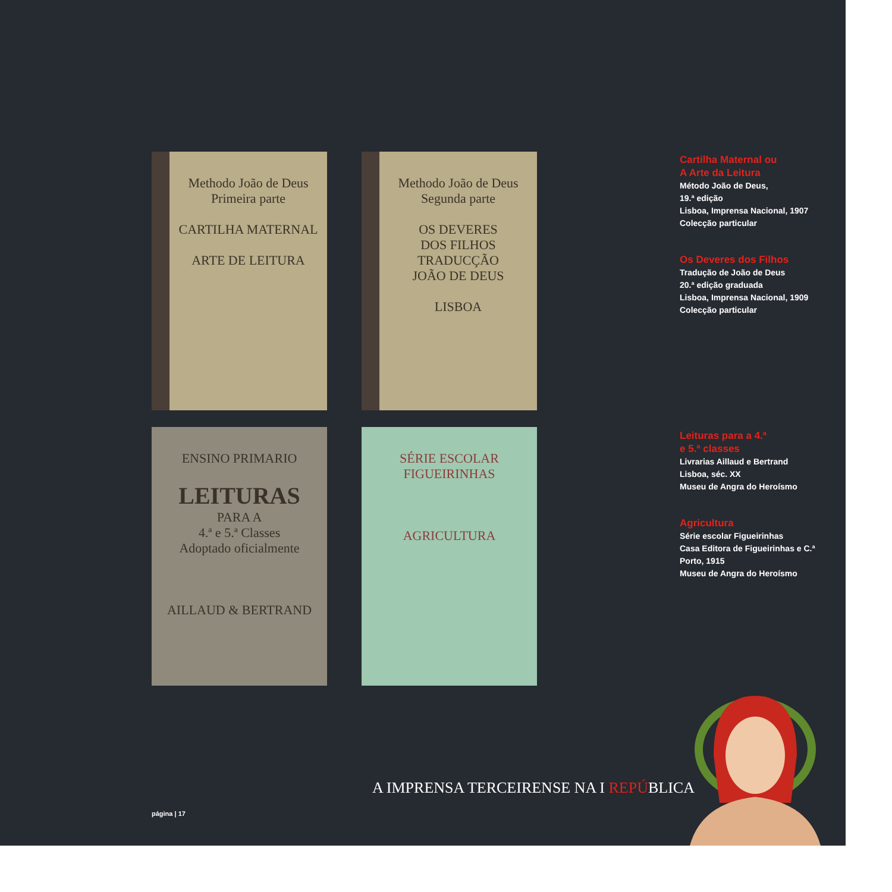Methodo João de Deus
Primeira parte
CARTILHA MATERNAL
ARTE DE LEITURA
Methodo João de Deus
Segunda parte
OS DEVERES
DOS FILHOS
TRADUCÇÃO
JOÃO DE DEUS
LISBOA
ENSINO PRIMARIO
LEITURAS
PARA A
4.ª e 5.ª Classes
Adoptado oficialmente
AILLAUD & BERTRAND
SÉRIE ESCOLAR
FIGUEIRINHAS
AGRICULTURA
Cartilha Maternal ou
A Arte da Leitura
Método João de Deus,
19.ª edição
Lisboa, Imprensa Nacional, 1907
Colecção particular
Os Deveres dos Filhos
Tradução de João de Deus
20.ª edição graduada
Lisboa, Imprensa Nacional, 1909
Colecção particular
Leituras para a 4.ª
e 5.ª classes
Livrarias Aillaud e Bertrand
Lisboa, séc. XX
Museu de Angra do Heroísmo
Agricultura
Série escolar Figueirinhas
Casa Editora de Figueirinhas e C.ª
Porto, 1915
Museu de Angra do Heroísmo
A IMPRENSA TERCEIRENSE NA I REPÚBLICA
página | 17